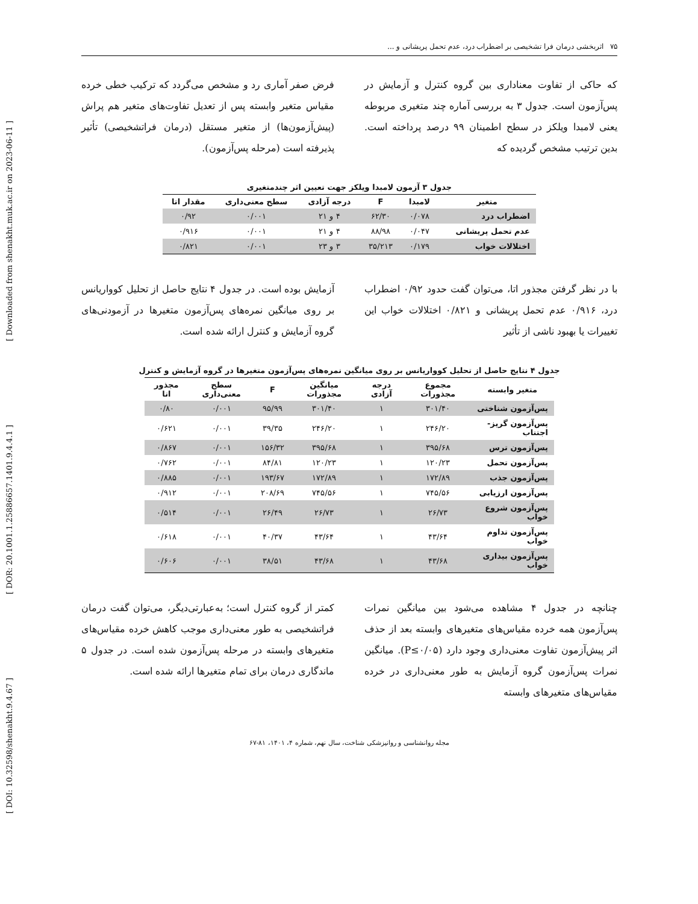[ DOI: 10.32598/shenakht.9.4.67 ] [ DOR: 20.1001.1.25886657.1401.9.4.4.1 ] [ Downloaded from shenakht.muk.ac.ir on 2023-06-11 ]
۷۵ اثربخشی درمان فرا تشخیصی بر اضطراب درد، عدم تحمل پریشانی و ...
که حاکی از تفاوت معناداری بین گروه کنترل و آزمایش در پس‌آزمون است. جدول ۳ به بررسی آماره چند متغیری مربوطه یعنی لامبدا ویلکز در سطح اطمینان ۹۹ درصد پرداخته است. بدین ترتیب مشخص گردیده که
فرض صفر آماری رد و مشخص می‌گردد که ترکیب خطی خرده مقیاس متغیر وابسته پس از تعدیل تفاوت‌های متغیر هم پراش (پیش‌آزمون‌ها) از متغیر مستقل (درمان فراتشخیصی) تأثیر پذیرفته است (مرحله پس‌آزمون).
جدول ۳ آزمون لامبدا ویلکز جهت تعیین اثر چندمتغیری
| متغیر | لامبدا | F | درجه آزادی | سطح معنی‌داری | مقدار اتا |
| --- | --- | --- | --- | --- | --- |
| اضطراب درد | ۰/۰۷۸ | ۶۲/۳۰ | ۴ و ۲۱ | ۰/۰۰۱ | ۰/۹۲ |
| عدم تحمل پریشانی | ۰/۰۴۷ | ۸۸/۹۸ | ۴ و ۲۱ | ۰/۰۰۱ | ۰/۹۱۶ |
| اختلالات خواب | ۰/۱۷۹ | ۳۵/۲۱۳ | ۳ و ۲۳ | ۰/۰۰۱ | ۰/۸۲۱ |
با در نظر گرفتن مجذور اتا، می‌توان گفت حدود ۰/۹۲ اضطراب درد، ۰/۹۱۶ عدم تحمل پریشانی و ۰/۸۲۱ اختلالات خواب این تغییرات یا بهبود ناشی از تأثیر
آزمایش بوده است. در جدول ۴ نتایج حاصل از تحلیل کوواریانس بر روی میانگین نمره‌های پس‌آزمون متغیرها در آزمودنی‌های گروه آزمایش و کنترل ارائه شده است.
جدول ۴ نتایج حاصل از تحلیل کوواریانس بر روی میانگین نمره‌های پس‌آزمون متغیرها در گروه آزمایش و کنترل
| متغیر وابسته | مجموع مجذورات | درجه آزادی | میانگین مجذورات | F | سطح معنی‌داری | مجذور اتا |
| --- | --- | --- | --- | --- | --- | --- |
| پس‌آزمون شناختی | ۳۰۱/۴۰ | ۱ | ۳۰۱/۴۰ | ۹۵/۹۹ | ۰/۰۰۱ | ۰/۸۰ |
| پس‌آزمون گریز-اجتناب | ۲۴۶/۲۰ | ۱ | ۲۴۶/۲۰ | ۳۹/۳۵ | ۰/۰۰۱ | ۰/۶۲۱ |
| پس‌آزمون ترس | ۳۹۵/۶۸ | ۱ | ۳۹۵/۶۸ | ۱۵۶/۳۲ | ۰/۰۰۱ | ۰/۸۶۷ |
| پس‌آزمون تحمل | ۱۲۰/۲۳ | ۱ | ۱۲۰/۲۳ | ۸۴/۸۱ | ۰/۰۰۱ | ۰/۷۶۲ |
| پس‌آزمون جذب | ۱۷۲/۸۹ | ۱ | ۱۷۲/۸۹ | ۱۹۳/۶۷ | ۰/۰۰۱ | ۰/۸۸۵ |
| پس‌آزمون ارزیابی | ۷۴۵/۵۶ | ۱ | ۷۴۵/۵۶ | ۲۰۸/۶۹ | ۰/۰۰۱ | ۰/۹۱۲ |
| پس‌آزمون شروع خواب | ۲۶/۷۳ | ۱ | ۲۶/۷۳ | ۲۶/۴۹ | ۰/۰۰۱ | ۰/۵۱۴ |
| پس‌آزمون تداوم خواب | ۴۳/۶۴ | ۱ | ۴۳/۶۴ | ۴۰/۳۷ | ۰/۰۰۱ | ۰/۶۱۸ |
| پس‌آزمون بیداری خواب | ۴۳/۶۸ | ۱ | ۴۳/۶۸ | ۳۸/۵۱ | ۰/۰۰۱ | ۰/۶۰۶ |
چنانچه در جدول ۴ مشاهده می‌شود بین میانگین نمرات پس‌آزمون همه خرده مقیاس‌های متغیرهای وابسته بعد از حذف اثر پیش‌آزمون تفاوت معنی‌داری وجود دارد (P≤۰/۰۵). میانگین نمرات پس‌آزمون گروه آزمایش به طور معنی‌داری در خرده مقیاس‌های متغیرهای وابسته
کمتر از گروه کنترل است؛ به‌عبارتی‌دیگر، می‌توان گفت درمان فراتشخیصی به طور معنی‌داری موجب کاهش خرده مقیاس‌های متغیرهای وابسته در مرحله پس‌آزمون شده است. در جدول ۵ ماندگاری درمان برای تمام متغیرها ارائه شده است.
مجله روانشناسی و روانپزشکی شناخت، سال نهم، شماره ۴، ۱۴۰۱، ۸۱-۶۷